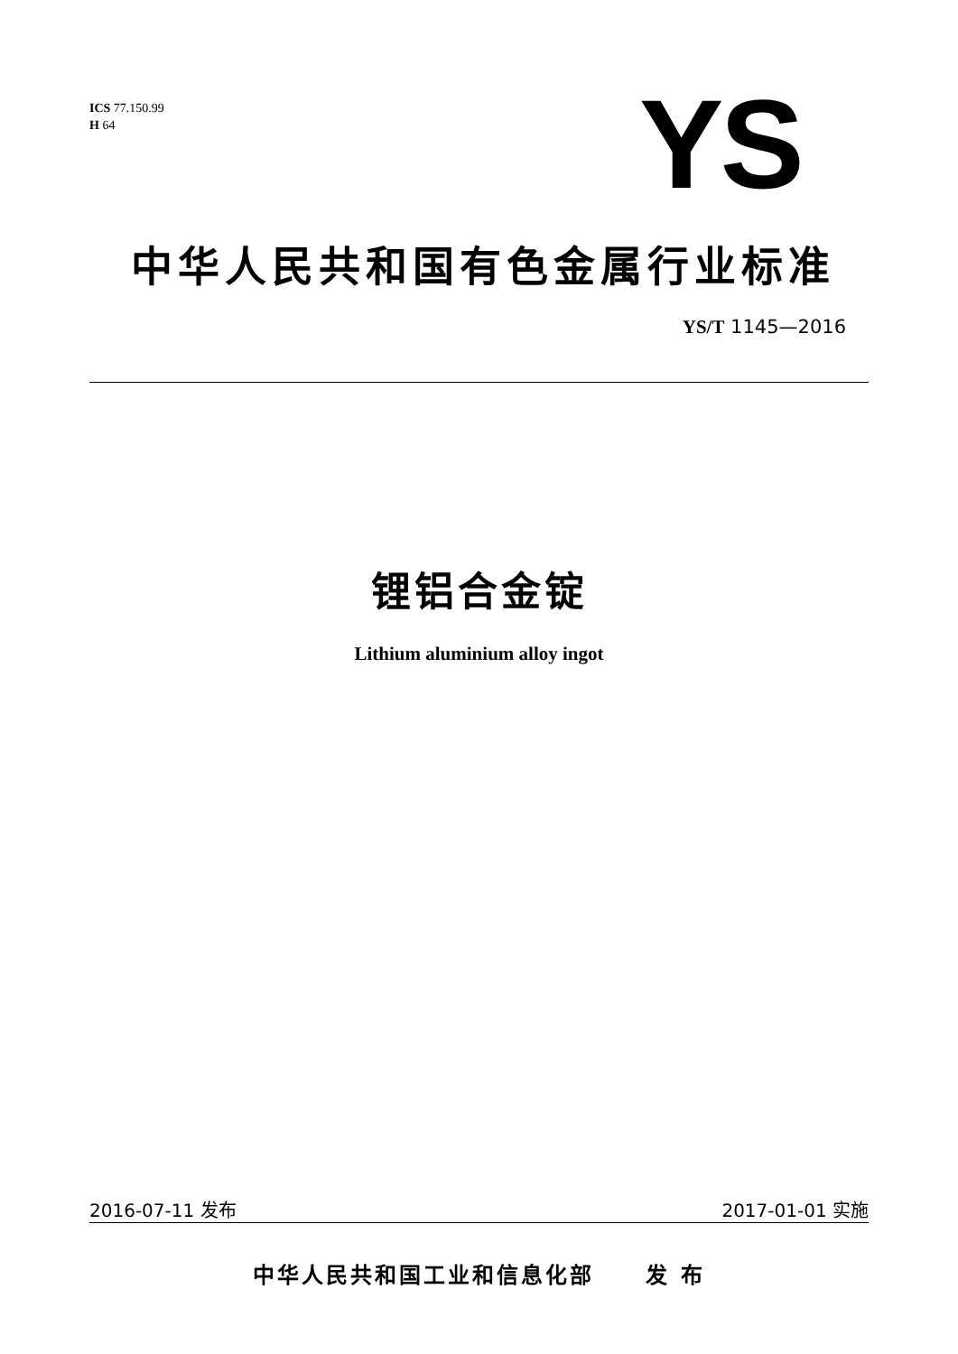ICS 77.150.99
H 64
YS
中华人民共和国有色金属行业标准
YS/T 1145—2016
锂铝合金锭
Lithium aluminium alloy ingot
2016-07-11 发布 2017-01-01 实施
中华人民共和国工业和信息化部 发 布